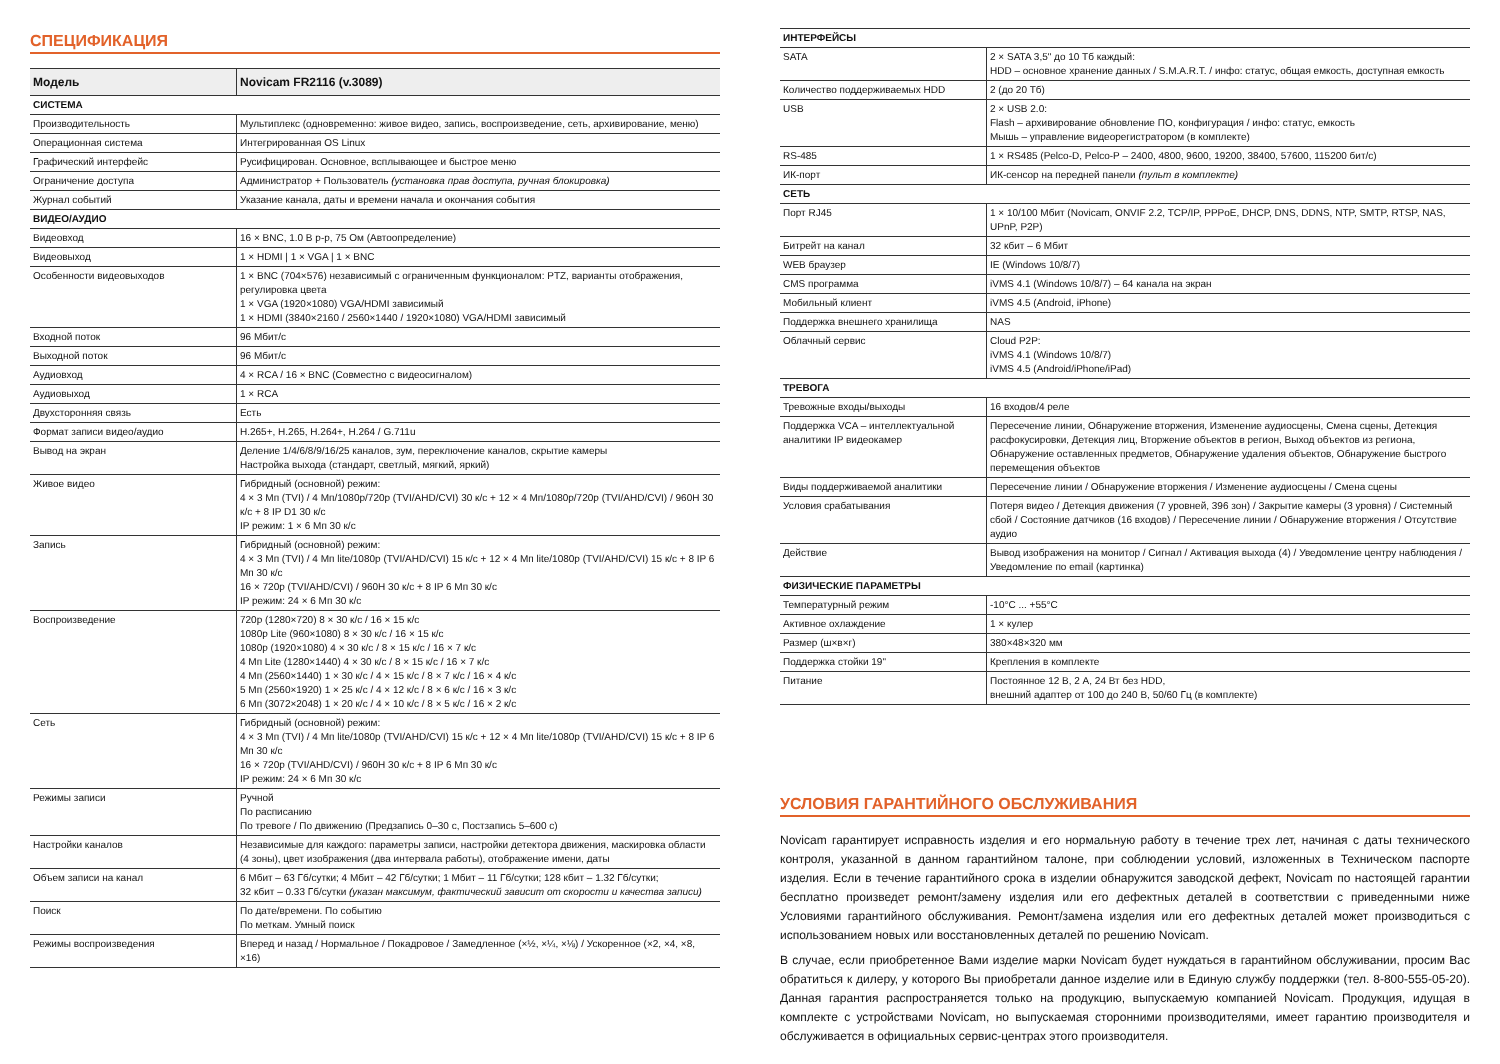СПЕЦИФИКАЦИЯ
| Модель | Novicam FR2116 (v.3089) |
| --- | --- |
| СИСТЕМА | |
| Производительность | Мультиплекс (одновременно: живое видео, запись, воспроизведение, сеть, архивирование, меню) |
| Операционная система | Интегрированная OS Linux |
| Графический интерфейс | Русифицирован. Основное, всплывающее и быстрое меню |
| Ограничение доступа | Администратор + Пользователь (установка прав доступа, ручная блокировка) |
| Журнал событий | Указание канала, даты и времени начала и окончания события |
| ВИДЕО/АУДИО | |
| Видеовход | 16 × BNC, 1.0 В p-p, 75 Ом (Автоопределение) |
| Видеовыход | 1 × HDMI / 1 × VGA / 1 × BNC |
| Особенности видеовыходов | 1 × BNC (704×576) независимый с ограниченным функционалом: PTZ, варианты отображения, регулировка цвета 1 × VGA (1920×1080) VGA/HDMI зависимый 1 × HDMI (3840×2160 / 2560×1440 / 1920×1080) VGA/HDMI зависимый |
| Входной поток | 96 Мбит/с |
| Выходной поток | 96 Мбит/с |
| Аудиовход | 4 × RCA / 16 × BNC (Совместно с видеосигналом) |
| Аудиовыход | 1 × RCA |
| Двухсторонняя связь | Есть |
| Формат записи видео/аудио | H.265+, H.265, H.264+, H.264 / G.711u |
| Вывод на экран | Деление 1/4/6/8/9/16/25 каналов, зум, переключение каналов, скрытие камеры Настройка выхода (стандарт, светлый, мягкий, яркий) |
| Живое видео | Гибридный (основной) режим: 4 × 3 Мп (TVI) / 4 Мп/1080p/720p (TVI/AHD/CVI) 30 к/с + 12 × 4 Мп/1080p/720p (TVI/AHD/CVI) / 960H 30 к/с + 8 IP D1 30 к/с IP режим: 1 × 6 Мп 30 к/с |
| Запись | Гибридный (основной) режим: 4 × 3 Мп (TVI) / 4 Мп lite/1080p (TVI/AHD/CVI) 15 к/с + 12 × 4 Мп lite/1080p (TVI/AHD/CVI) 15 к/с + 8 IP 6 Мп 30 к/с 16 × 720p (TVI/AHD/CVI) / 960H 30 к/с + 8 IP 6 Мп 30 к/с IP режим: 24 × 6 Мп 30 к/с |
| Воспроизведение | 720p (1280×720) 8 × 30 к/с / 16 × 15 к/с 1080p Lite (960×1080) 8 × 30 к/с / 16 × 15 к/с 1080p (1920×1080) 4 × 30 к/с / 8 × 15 к/с / 16 × 7 к/с 4 Мп Lite (1280×1440) 4 × 30 к/с / 8 × 15 к/с / 16 × 7 к/с 4 Мп (2560×1440) 1 × 30 к/с / 4 × 15 к/с / 8 × 7 к/с / 16 × 4 к/с 5 Мп (2560×1920) 1 × 25 к/с / 4 × 12 к/с / 8 × 6 к/с / 16 × 3 к/с 6 Мп (3072×2048) 1 × 20 к/с / 4 × 10 к/с / 8 × 5 к/с / 16 × 2 к/с |
| Сеть | Гибридный (основной) режим: 4 × 3 Мп (TVI) / 4 Мп lite/1080p (TVI/AHD/CVI) 15 к/с + 12 × 4 Мп lite/1080p (TVI/AHD/CVI) 15 к/с + 8 IP 6 Мп 30 к/с 16 × 720p (TVI/AHD/CVI) / 960H 30 к/с + 8 IP 6 Мп 30 к/с IP режим: 24 × 6 Мп 30 к/с |
| Режимы записи | Ручной По расписанию По тревоге / По движению (Предзапись 0–30 с, Постзапись 5–600 с) |
| Настройки каналов | Независимые для каждого: параметры записи, настройки детектора движения, маскировка области (4 зоны), цвет изображения (два интервала работы), отображение имени, даты |
| Объем записи на канал | 6 Мбит – 63 Гб/сутки; 4 Мбит – 42 Гб/сутки; 1 Мбит – 11 Гб/сутки; 128 кбит – 1.32 Гб/сутки; 32 кбит – 0.33 Гб/сутки (указан максимум, фактический зависит от скорости и качества записи) |
| Поиск | По дате/времени. По событию По меткам. Умный поиск |
| Режимы воспроизведения | Вперед и назад / Нормальное / Покадровое / Замедленное (×½, ×¼, ×⅛) / Ускоренное (×2, ×4, ×8, ×16) |
| ИНТЕРФЕЙСЫ | |
| SATA | 2 × SATA 3,5" до 10 Тб каждый: HDD – основное хранение данных / S.M.A.R.T. / инфо: статус, общая емкость, доступная емкость |
| Количество поддерживаемых HDD | 2 (до 20 Тб) |
| USB | 2 × USB 2.0: Flash – архивирование обновление ПО, конфигурация / инфо: статус, емкость Мышь – управление видеорегистратором (в комплекте) |
| RS-485 | 1 × RS485 (Pelco-D, Pelco-P – 2400, 4800, 9600, 19200, 38400, 57600, 115200 бит/с) |
| ИК-порт | ИК-сенсор на передней панели (пульт в комплекте) |
| СЕТЬ | |
| Порт RJ45 | 1 × 10/100 Мбит (Novicam, ONVIF 2.2, TCP/IP, PPPoE, DHCP, DNS, DDNS, NTP, SMTP, RTSP, NAS, UPnP, P2P) |
| Битрейт на канал | 32 кбит – 6 Мбит |
| WEB браузер | IE (Windows 10/8/7) |
| CMS программа | iVMS 4.1 (Windows 10/8/7) – 64 канала на экран |
| Мобильный клиент | iVMS 4.5 (Android, iPhone) |
| Поддержка внешнего хранилища | NAS |
| Облачный сервис | Cloud P2P: iVMS 4.1 (Windows 10/8/7) iVMS 4.5 (Android/iPhone/iPad) |
| ТРЕВОГА | |
| Тревожные входы/выходы | 16 входов/4 реле |
| Поддержка VCA – интеллектуальной аналитики IP видеокамер | Пересечение линии, Обнаружение вторжения, Изменение аудиосцены, Смена сцены, Детекция расфокусировки, Детекция лиц, Вторжение объектов в регион, Выход объектов из региона, Обнаружение оставленных предметов, Обнаружение удаления объектов, Обнаружение быстрого перемещения объектов |
| Виды поддерживаемой аналитики | Пересечение линии / Обнаружение вторжения / Изменение аудиосцены / Смена сцены |
| Условия срабатывания | Потеря видео / Детекция движения (7 уровней, 396 зон) / Закрытие камеры (3 уровня) / Системный сбой / Состояние датчиков (16 входов) / Пересечение линии / Обнаружение вторжения / Отсутствие аудио |
| Действие | Вывод изображения на монитор / Сигнал / Активация выхода (4) / Уведомление центру наблюдения / Уведомление по email (картинка) |
| ФИЗИЧЕСКИЕ ПАРАМЕТРЫ | |
| Температурный режим | -10°C ... +55°C |
| Активное охлаждение | 1 × кулер |
| Размер (ш×в×г) | 380×48×320 мм |
| Поддержка стойки 19" | Крепления в комплекте |
| Питание | Постоянное 12 В, 2 А, 24 Вт без HDD, внешний адаптер от 100 до 240 В, 50/60 Гц (в комплекте) |
УСЛОВИЯ ГАРАНТИЙНОГО ОБСЛУЖИВАНИЯ
Novicam гарантирует исправность изделия и его нормальную работу в течение трех лет, начиная с даты технического контроля, указанной в данном гарантийном талоне, при соблюдении условий, изложенных в Техническом паспорте изделия. Если в течение гарантийного срока в изделии обнаружится заводской дефект, Novicam по настоящей гарантии бесплатно произведет ремонт/замену изделия или его дефектных деталей в соответствии с приведенными ниже Условиями гарантийного обслуживания. Ремонт/замена изделия или его дефектных деталей может производиться с использованием новых или восстановленных деталей по решению Novicam.
В случае, если приобретенное Вами изделие марки Novicam будет нуждаться в гарантийном обслуживании, просим Вас обратиться к дилеру, у которого Вы приобретали данное изделие или в Единую службу поддержки (тел. 8-800-555-05-20). Данная гарантия распространяется только на продукцию, выпускаемую компанией Novicam. Продукция, идущая в комплекте с устройствами Novicam, но выпускаемая сторонними производителями, имеет гарантию производителя и обслуживается в официальных сервис-центрах этого производителя.